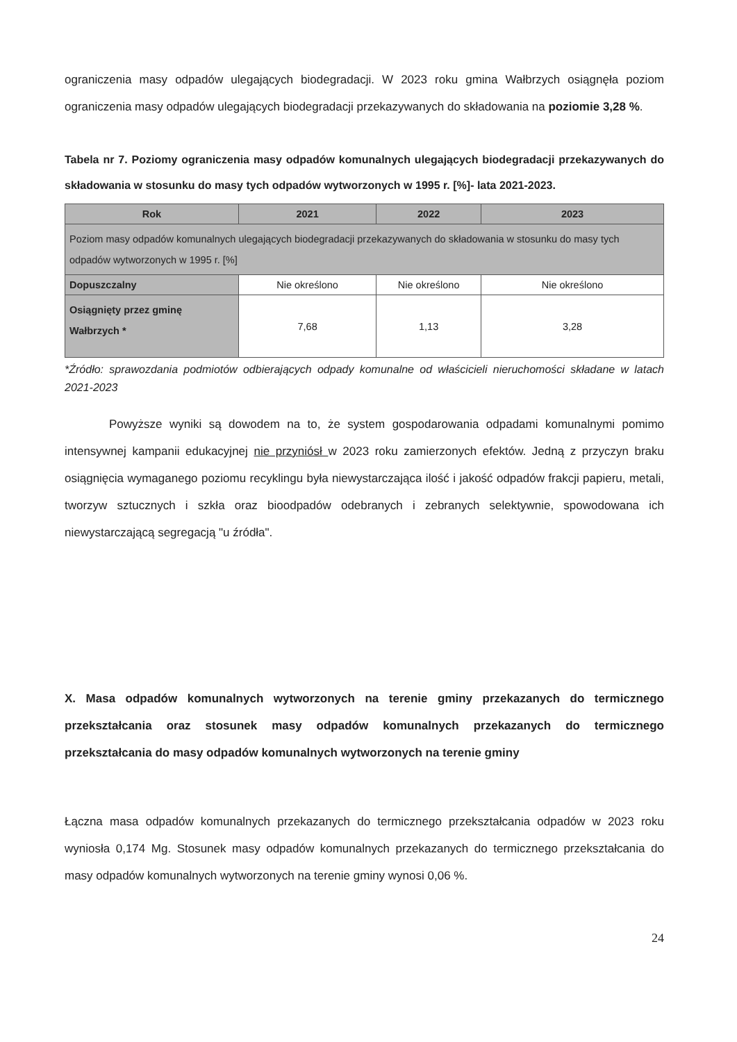ograniczenia masy odpadów ulegających biodegradacji. W 2023 roku gmina Wałbrzych osiągnęła poziom ograniczenia masy odpadów ulegających biodegradacji przekazywanych do składowania na poziomie 3,28 %.
Tabela nr 7. Poziomy ograniczenia masy odpadów komunalnych ulegających biodegradacji przekazywanych do składowania w stosunku do masy tych odpadów wytworzonych w 1995 r. [%]- lata 2021-2023.
| Rok | 2021 | 2022 | 2023 |
| --- | --- | --- | --- |
| Poziom masy odpadów komunalnych ulegających biodegradacji przekazywanych do składowania w stosunku do masy tych odpadów wytworzonych w 1995 r. [%] | | | |
| Dopuszczalny | Nie określono | Nie określono | Nie określono |
| Osiągnięty przez gminę Wałbrzych * | 7,68 | 1,13 | 3,28 |
*Źródło: sprawozdania podmiotów odbierających odpady komunalne od właścicieli nieruchomości składane w latach 2021-2023
Powyższe wyniki są dowodem na to, że system gospodarowania odpadami komunalnymi pomimo intensywnej kampanii edukacyjnej nie przyniósł w 2023 roku zamierzonych efektów. Jedną z przyczyn braku osiągnięcia wymaganego poziomu recyklingu była niewystarczająca ilość i jakość odpadów frakcji papieru, metali, tworzyw sztucznych i szkła oraz bioodpadów odebranych i zebranych selektywnie, spowodowana ich niewystarczającą segregacją "u źródła".
X. Masa odpadów komunalnych wytworzonych na terenie gminy przekazanych do termicznego przekształcania oraz stosunek masy odpadów komunalnych przekazanych do termicznego przekształcania do masy odpadów komunalnych wytworzonych na terenie gminy
Łączna masa odpadów komunalnych przekazanych do termicznego przekształcania odpadów w 2023 roku wyniosła 0,174 Mg. Stosunek masy odpadów komunalnych przekazanych do termicznego przekształcania do masy odpadów komunalnych wytworzonych na terenie gminy wynosi 0,06 %.
24